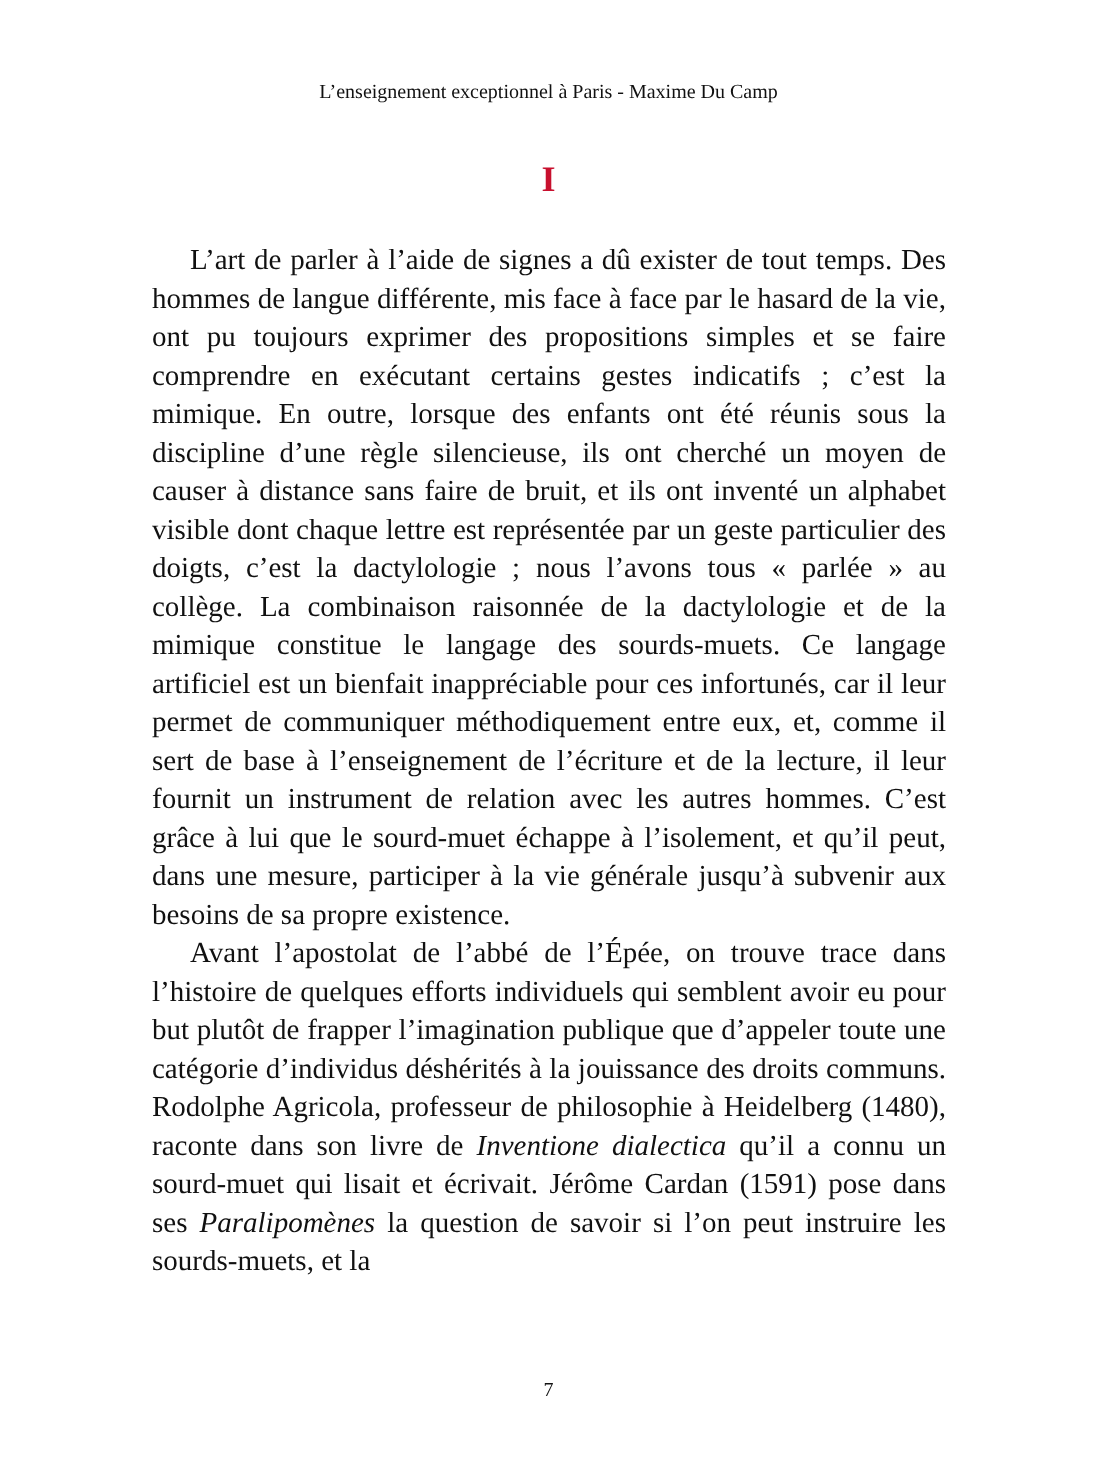L’enseignement exceptionnel à Paris - Maxime Du Camp
I
L’art de parler à l’aide de signes a dû exister de tout temps. Des hommes de langue différente, mis face à face par le hasard de la vie, ont pu toujours exprimer des propositions simples et se faire comprendre en exécutant certains gestes indicatifs ; c’est la mimique. En outre, lorsque des enfants ont été réunis sous la discipline d’une règle silencieuse, ils ont cherché un moyen de causer à distance sans faire de bruit, et ils ont inventé un alphabet visible dont chaque lettre est représentée par un geste particulier des doigts, c’est la dactylologie ; nous l’avons tous « parlée » au collège. La combinaison raisonnée de la dactylologie et de la mimique constitue le langage des sourds-muets. Ce langage artificiel est un bienfait inappréciable pour ces infortunés, car il leur permet de communiquer méthodiquement entre eux, et, comme il sert de base à l’enseignement de l’écriture et de la lecture, il leur fournit un instrument de relation avec les autres hommes. C’est grâce à lui que le sourd-muet échappe à l’isolement, et qu’il peut, dans une mesure, participer à la vie générale jusqu’à subvenir aux besoins de sa propre existence.
Avant l’apostolat de l’abbé de l’Épée, on trouve trace dans l’histoire de quelques efforts individuels qui semblent avoir eu pour but plutôt de frapper l’imagination publique que d’appeler toute une catégorie d’individus déshérités à la jouissance des droits communs. Rodolphe Agricola, professeur de philosophie à Heidelberg (1480), raconte dans son livre de Inventione dialectica qu’il a connu un sourd-muet qui lisait et écrivait. Jérôme Cardan (1591) pose dans ses Paralipomènes la question de savoir si l’on peut instruire les sourds-muets, et la
7